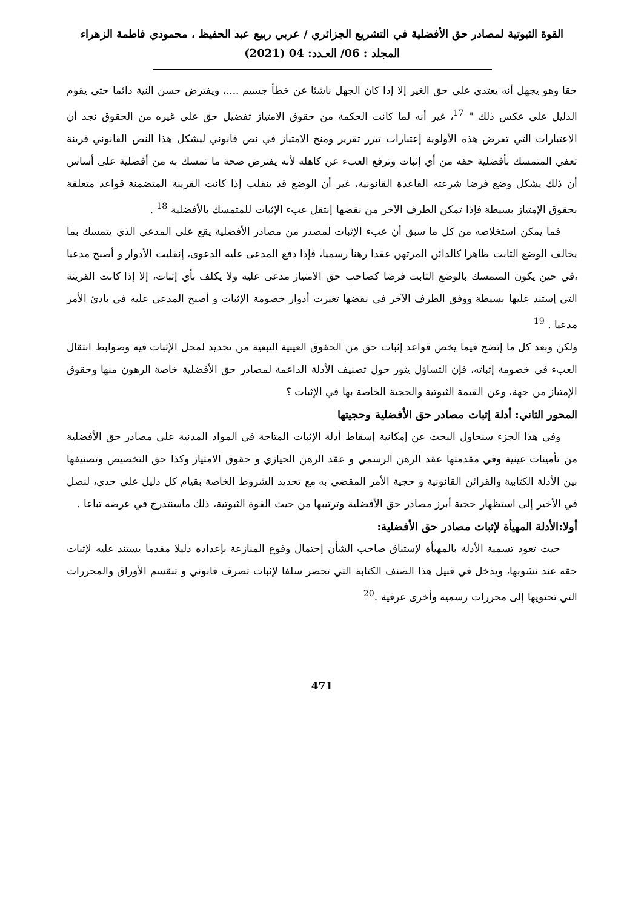القوة الثبوتية لمصادر حق الأفضلية في التشريع الجزائري / عربي ربيع عبد الحفيظ ، محمودي فاطمة الزهراء
المجلد : 06/ العـدد: 04 (2021)
حقا وهو يجهل أنه يعتدي على حق الغير إلا إذا كان الجهل ناشئا عن خطأ جسيم ....، ويفترض حسن النية دائما حتى يقوم الدليل على عكس ذلك " <sup>17</sup>، غير أنه لما كانت الحكمة من حقوق الامتياز تفضيل حق على غيره من الحقوق نجد أن الاعتبارات التي تفرض هذه الأولوية إعتبارات تبرر تقرير ومنح الامتياز في نص قانوني ليشكل هذا النص القانوني قرينة تعفي المتمسك بأفضلية حقه من أي إثبات وترفع العبء عن كاهله لأنه يفترض صحة ما تمسك به من أفضلية على أساس أن ذلك يشكل وضع فرضا شرعته القاعدة القانونية، غير أن الوضع قد ينقلب إذا كانت القرينة المتضمنة قواعد متعلقة بحقوق الإمتياز بسيطة فإذا تمكن الطرف الآخر من نقضها إنتقل عبء الإثبات للمتمسك بالأفضلية <sup>18</sup> .
فما يمكن استخلاصه من كل ما سبق أن عبء الإثبات لمصدر من مصادر الأفضلية يقع على المدعي الذي يتمسك بما يخالف الوضع الثابت ظاهرا كالدائن المرتهن عقدا رهنا رسميا، فإذا دفع المدعى عليه الدعوى، إنقلبت الأدوار و أصبح مدعيا ،في حين يكون المتمسك بالوضع الثابت فرضا كصاحب حق الامتياز مدعى عليه ولا يكلف بأي إثبات، إلا إذا كانت القرينة التي إستند عليها بسيطة ووفق الطرف الآخر في نقضها تغيرت أدوار خصومة الإثبات و أصبح المدعى عليه في بادئ الأمر مدعيا . <sup>19</sup>
ولكن وبعد كل ما إتضح فيما يخص قواعد إثبات حق من الحقوق العينية التبعية من تحديد لمحل الإثبات فيه وضوابط انتقال العبء في خصومة إثباته، فإن التساؤل يثور حول تصنيف الأدلة الداعمة لمصادر حق الأفضلية خاصة الرهون منها وحقوق الإمتياز من جهة، وعن القيمة الثبوتية والحجية الخاصة بها في الإثبات ؟
المحور الثاني: أدلة إثبات مصادر حق الأفضلية وحجيتها
وفي هذا الجزء سنحاول البحث عن إمكانية إسقاط أدلة الإثبات المتاحة في المواد المدنية على مصادر حق الأفضلية من تأمينات عينية وفي مقدمتها عقد الرهن الرسمي و عقد الرهن الحيازي و حقوق الامتياز وكذا حق التخصيص وتصنيفها بين الأدلة الكتابية والقرائن القانونية و حجية الأمر المقضي به مع تحديد الشروط الخاصة بقيام كل دليل على حدى، لنصل في الأخير إلى استظهار حجية أبرز مصادر حق الأفضلية وترتيبها من حيث القوة الثبوتية، ذلك ماسنتدرج في عرضه تباعا .
أولا:الأدلة المهيأة لإثبات مصادر حق الأفضلية:
حيث تعود تسمية الأدلة بالمهيأة لإستباق صاحب الشأن إحتمال وقوع المنازعة بإعداده دليلا مقدما يستند عليه لإثبات حقه عند نشوبها، ويدخل في قبيل هذا الصنف الكتابة التي تحضر سلفا لإثبات تصرف قانوني و تنقسم الأوراق والمحررات التي تحتويها إلى محررات رسمية وأخرى عرفية .<sup>20</sup>
471